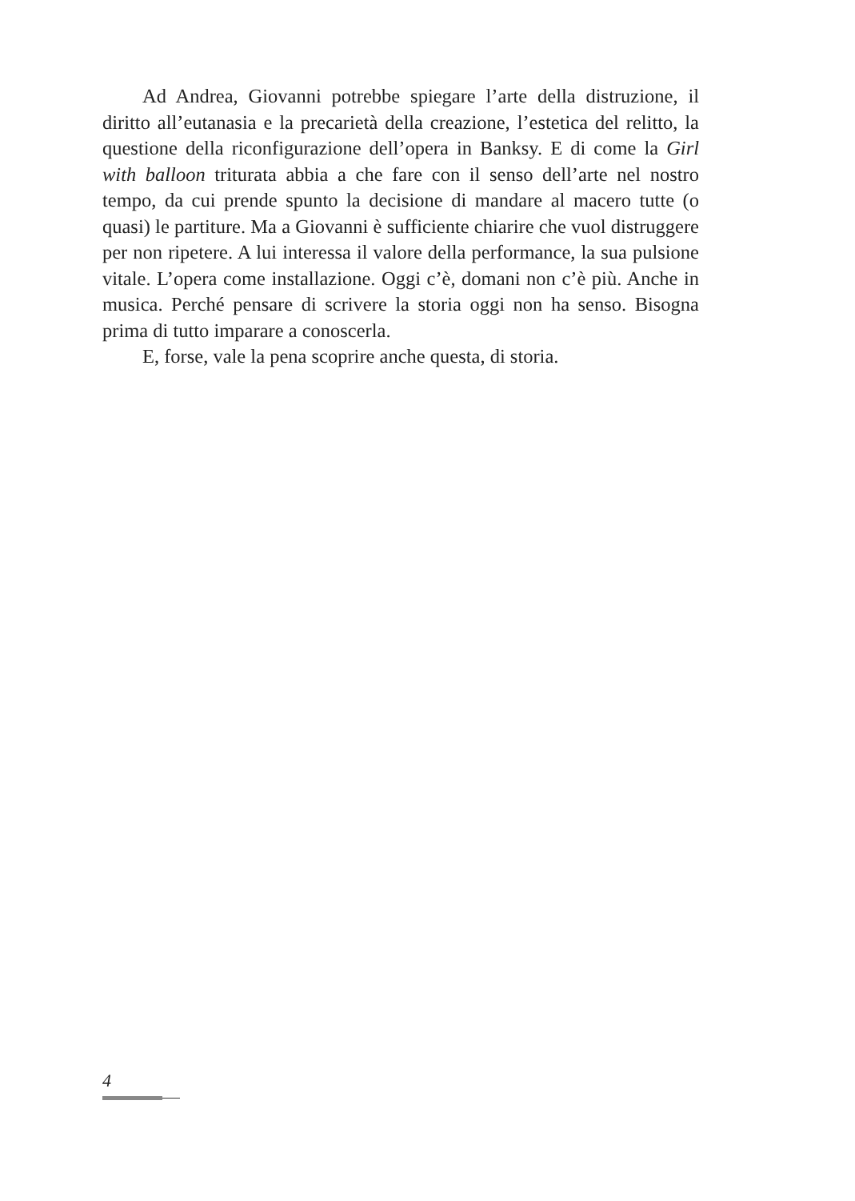Ad Andrea, Giovanni potrebbe spiegare l’arte della distruzione, il diritto all’eutanasia e la precarietà della creazione, l’estetica del relitto, la questione della riconfigurazione dell’opera in Banksy. E di come la Girl with balloon triturata abbia a che fare con il senso dell’arte nel nostro tempo, da cui prende spunto la decisione di mandare al macero tutte (o quasi) le partiture. Ma a Giovanni è sufficiente chiarire che vuol distruggere per non ripetere. A lui interessa il valore della performance, la sua pulsione vitale. L’opera come installazione. Oggi c’è, domani non c’è più. Anche in musica. Perché pensare di scrivere la storia oggi non ha senso. Bisogna prima di tutto imparare a conoscerla.
E, forse, vale la pena scoprire anche questa, di storia.
4